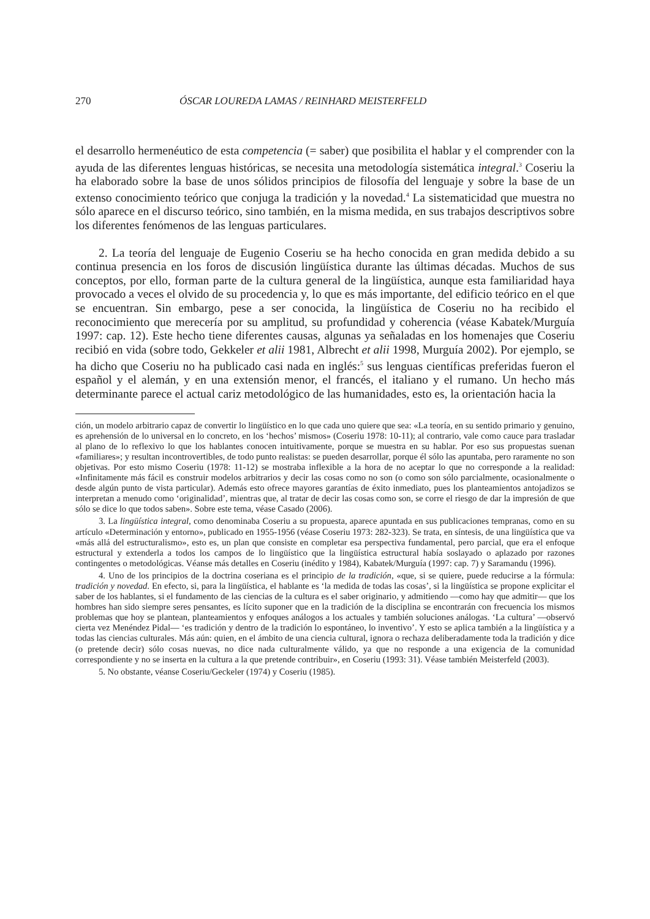270 ÓSCAR LOUREDA LAMAS / REINHARD MEISTERFELD
el desarrollo hermenéutico de esta competencia (= saber) que posibilita el hablar y el comprender con la ayuda de las diferentes lenguas históricas, se necesita una metodología sistemática integral.<sup>3</sup> Coseriu la ha elaborado sobre la base de unos sólidos principios de filosofía del lenguaje y sobre la base de un extenso conocimiento teórico que conjuga la tradición y la novedad.<sup>4</sup> La sistematicidad que muestra no sólo aparece en el discurso teórico, sino también, en la misma medida, en sus trabajos descriptivos sobre los diferentes fenómenos de las lenguas particulares.
2. La teoría del lenguaje de Eugenio Coseriu se ha hecho conocida en gran medida debido a su continua presencia en los foros de discusión lingüística durante las últimas décadas. Muchos de sus conceptos, por ello, forman parte de la cultura general de la lingüística, aunque esta familiaridad haya provocado a veces el olvido de su procedencia y, lo que es más importante, del edificio teórico en el que se encuentran. Sin embargo, pese a ser conocida, la lingüística de Coseriu no ha recibido el reconocimiento que merecería por su amplitud, su profundidad y coherencia (véase Kabatek/Murguía 1997: cap. 12). Este hecho tiene diferentes causas, algunas ya señaladas en los homenajes que Coseriu recibió en vida (sobre todo, Gekkeler et alii 1981, Albrecht et alii 1998, Murguía 2002). Por ejemplo, se ha dicho que Coseriu no ha publicado casi nada en inglés:<sup>5</sup> sus lenguas científicas preferidas fueron el español y el alemán, y en una extensión menor, el francés, el italiano y el rumano. Un hecho más determinante parece el actual cariz metodológico de las humanidades, esto es, la orientación hacia la
ción, un modelo arbitrario capaz de convertir lo lingüístico en lo que cada uno quiere que sea: «La teoría, en su sentido primario y genuino, es aprehensión de lo universal en lo concreto, en los ‘hechos’ mismos» (Coseriu 1978: 10-11); al contrario, vale como cauce para trasladar al plano de lo reflexivo lo que los hablantes conocen intuitivamente, porque se muestra en su hablar. Por eso sus propuestas suenan «familiares»; y resultan incontrovertibles, de todo punto realistas: se pueden desarrollar, porque él sólo las apuntaba, pero raramente no son objetivas. Por esto mismo Coseriu (1978: 11-12) se mostraba inflexible a la hora de no aceptar lo que no corresponde a la realidad: «Infinitamente más fácil es construir modelos arbitrarios y decir las cosas como no son (o como son sólo parcialmente, ocasionalmente o desde algún punto de vista particular). Además esto ofrece mayores garantías de éxito inmediato, pues los planteamientos antojadizos se interpretan a menudo como ‘originalidad’, mientras que, al tratar de decir las cosas como son, se corre el riesgo de dar la impresión de que sólo se dice lo que todos saben». Sobre este tema, véase Casado (2006).
3. La lingüística integral, como denominaba Coseriu a su propuesta, aparece apuntada en sus publicaciones tempranas, como en su artículo «Determinación y entorno», publicado en 1955-1956 (véase Coseriu 1973: 282-323). Se trata, en síntesis, de una lingüística que va «más allá del estructuralismo», esto es, un plan que consiste en completar esa perspectiva fundamental, pero parcial, que era el enfoque estructural y extenderla a todos los campos de lo lingüístico que la lingüística estructural había soslayado o aplazado por razones contingentes o metodológicas. Véanse más detalles en Coseriu (inédito y 1984), Kabatek/Murguía (1997: cap. 7) y Saramandu (1996).
4. Uno de los principios de la doctrina coseriana es el principio de la tradición, «que, si se quiere, puede reducirse a la fórmula: tradición y novedad. En efecto, si, para la lingüística, el hablante es ‘la medida de todas las cosas’, si la lingüística se propone explicitar el saber de los hablantes, si el fundamento de las ciencias de la cultura es el saber originario, y admitiendo —como hay que admitir— que los hombres han sido siempre seres pensantes, es lícito suponer que en la tradición de la disciplina se encontrarán con frecuencia los mismos problemas que hoy se plantean, planteamientos y enfoques análogos a los actuales y también soluciones análogas. ‘La cultura’ —observó cierta vez Menéndez Pidal— ‘es tradición y dentro de la tradición lo espontáneo, lo inventivo’. Y esto se aplica también a la lingüística y a todas las ciencias culturales. Más aún: quien, en el ámbito de una ciencia cultural, ignora o rechaza deliberadamente toda la tradición y dice (o pretende decir) sólo cosas nuevas, no dice nada culturalmente válido, ya que no responde a una exigencia de la comunidad correspondiente y no se inserta en la cultura a la que pretende contribuir», en Coseriu (1993: 31). Véase también Meisterfeld (2003).
5. No obstante, véanse Coseriu/Geckeler (1974) y Coseriu (1985).